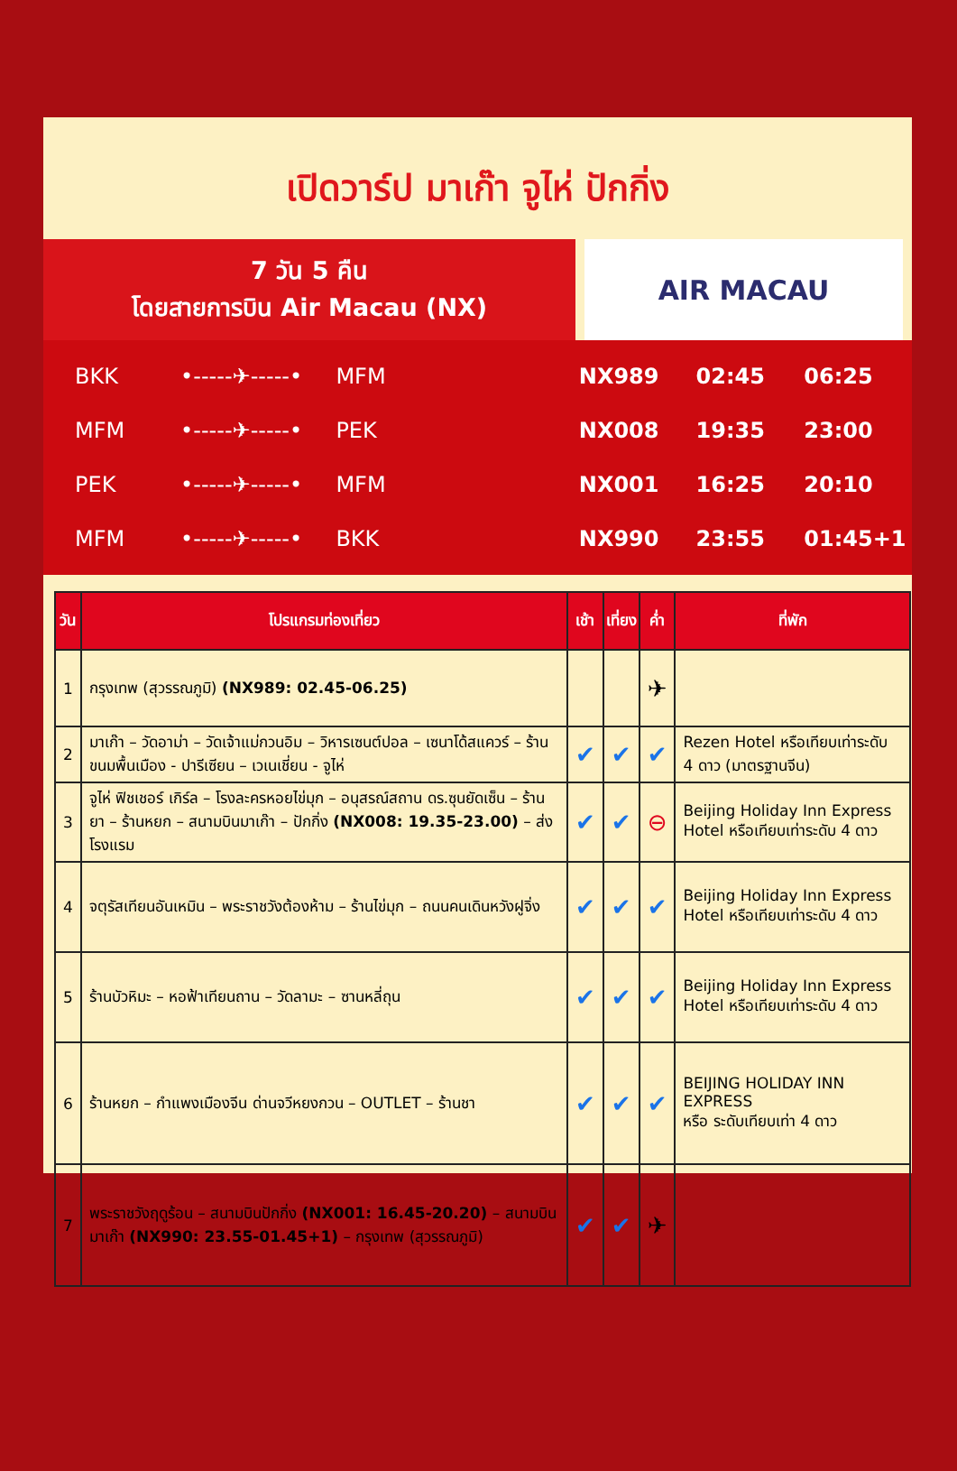เปิดวาร์ป มาเก๊า จูไห่ ปักกิ่ง
7 วัน 5 คืน
โดยสายการบิน Air Macau (NX)
AIR MACAU
BKK •-----✈-----• MFM NX989 02:45 06:25
MFM •-----✈-----• PEK NX008 19:35 23:00
PEK •-----✈-----• MFM NX001 16:25 20:10
MFM •-----✈-----• BKK NX990 23:55 01:45+1
| วัน | โปรแกรมท่องเที่ยว | เช้า | เที่ยง | ค่ำ | ที่พัก |
| --- | --- | --- | --- | --- | --- |
| 1 | กรุงเทพ (สุวรรณภูมิ) (NX989: 02.45-06.25) | | | ✈ | |
| 2 | มาเก๊า – วัดอาม่า – วัดเจ้าแม่กวนอิม – วิหารเซนต์ปอล – เซนาโด้สแควร์ – ร้านขนมพื้นเมือง - ปารีเซียน – เวเนเชี่ยน - จูไห่ | ✔ | ✔ | ✔ | Rezen Hotel หรือเทียบเท่าระดับ 4 ดาว (มาตรฐานจีน) |
| 3 | จูไห่ ฟิชเชอร์ เกิร์ล – โรงละครหอยไข่มุก – อนุสรณ์สถาน ดร.ซุนยัดเซ็น – ร้านยา – ร้านหยก – สนามบินมาเก๊า – ปักกิ่ง (NX008: 19.35-23.00) – ส่งโรงแรม | ✔ | ✔ | ⊖ | Beijing Holiday Inn Express Hotel หรือเทียบเท่าระดับ 4 ดาว |
| 4 | จตุรัสเทียนอันเหมิน – พระราชวังต้องห้าม – ร้านไข่มุก – ถนนคนเดินหวังฝูจิ่ง | ✔ | ✔ | ✔ | Beijing Holiday Inn Express Hotel หรือเทียบเท่าระดับ 4 ดาว |
| 5 | ร้านบัวหิมะ – หอฟ้าเทียนถาน – วัดลามะ – ซานหลี่ถุน | ✔ | ✔ | ✔ | Beijing Holiday Inn Express Hotel หรือเทียบเท่าระดับ 4 ดาว |
| 6 | ร้านหยก – กำแพงเมืองจีน ด่านจวีหยงกวน – OUTLET – ร้านชา | ✔ | ✔ | ✔ | BEIJING HOLIDAY INN EXPRESS หรือ ระดับเทียบเท่า 4 ดาว |
| 7 | พระราชวังฤดูร้อน – สนามบินปักกิ่ง (NX001: 16.45-20.20) – สนามบินมาเก๊า (NX990: 23.55-01.45+1) – กรุงเทพ (สุวรรณภูมิ) | ✔ | ✔ | ✈ | |